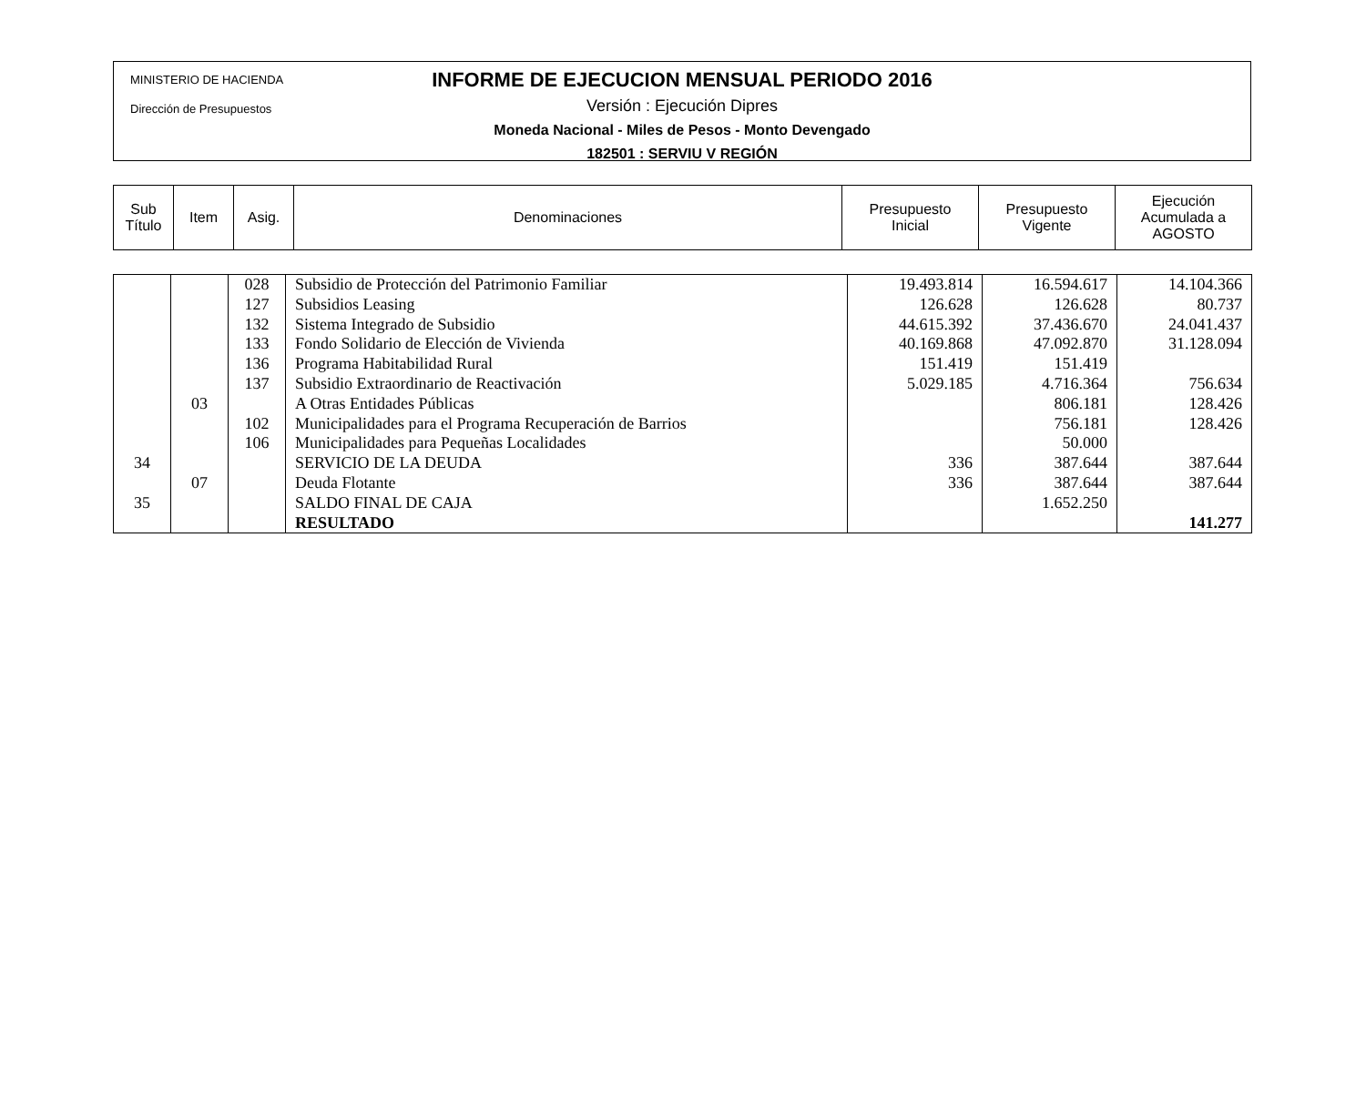MINISTERIO DE HACIENDA
Dirección de Presupuestos
INFORME DE EJECUCION MENSUAL PERIODO 2016
Versión : Ejecución Dipres
Moneda Nacional - Miles de Pesos - Monto Devengado
182501 : SERVIU V REGIÓN
| Sub Título | Item | Asig. | Denominaciones | Presupuesto Inicial | Presupuesto Vigente | Ejecución Acumulada a AGOSTO |
| | | 028 | Subsidio de Protección del Patrimonio Familiar | 19.493.814 | 16.594.617 | 14.104.366 |
| | | 127 | Subsidios Leasing | 126.628 | 126.628 | 80.737 |
| | | 132 | Sistema Integrado de Subsidio | 44.615.392 | 37.436.670 | 24.041.437 |
| | | 133 | Fondo Solidario de Elección de Vivienda | 40.169.868 | 47.092.870 | 31.128.094 |
| | | 136 | Programa Habitabilidad Rural | 151.419 | 151.419 | |
| | | 137 | Subsidio Extraordinario de Reactivación | 5.029.185 | 4.716.364 | 756.634 |
| | 03 | | A Otras Entidades Públicas | | 806.181 | 128.426 |
| | | 102 | Municipalidades para el Programa Recuperación de Barrios | | 756.181 | 128.426 |
| | | 106 | Municipalidades para Pequeñas Localidades | | 50.000 | |
| 34 | | | SERVICIO DE LA DEUDA | 336 | 387.644 | 387.644 |
| | 07 | | Deuda Flotante | 336 | 387.644 | 387.644 |
| 35 | | | SALDO FINAL DE CAJA | | 1.652.250 | |
| | | | RESULTADO | | | 141.277 |